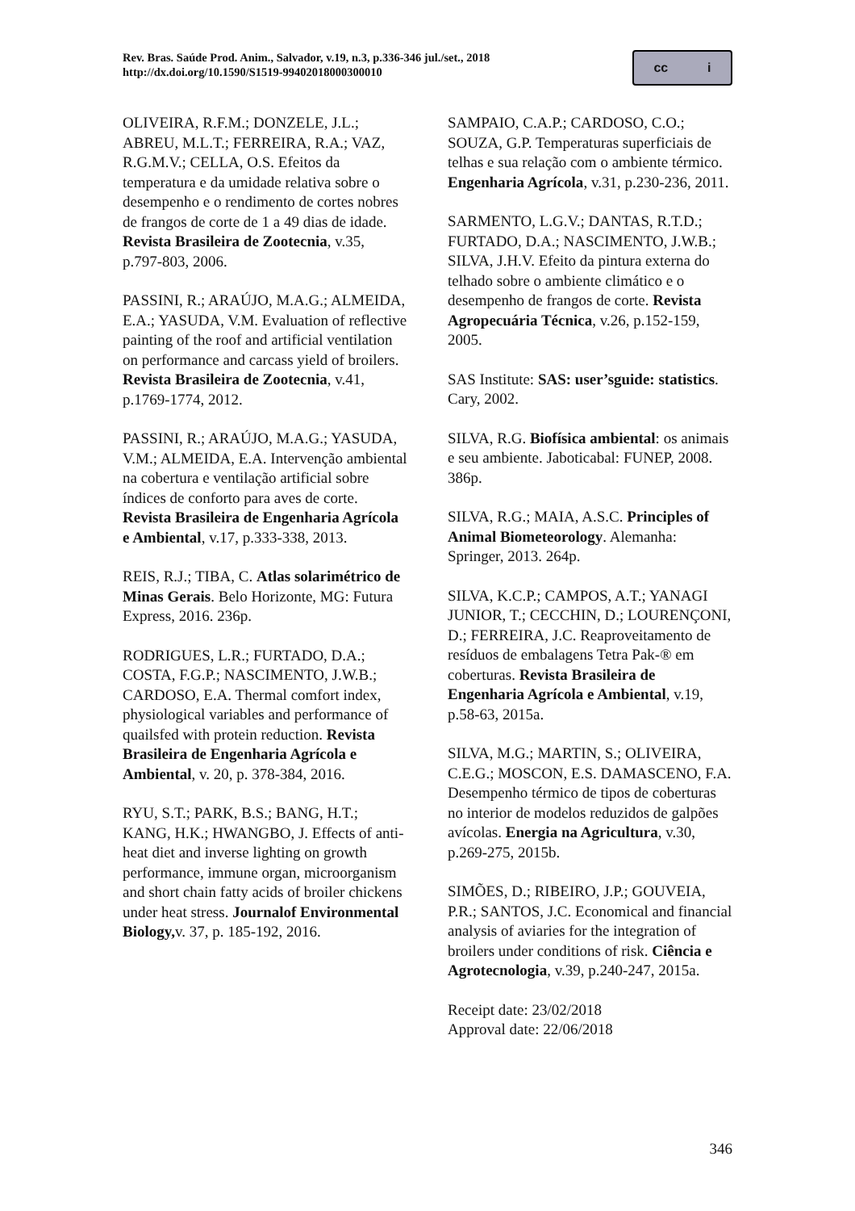Rev. Bras. Saúde Prod. Anim., Salvador, v.19, n.3, p.336-346 jul./set., 2018
http://dx.doi.org/10.1590/S1519-99402018000300010
cc i
OLIVEIRA, R.F.M.; DONZELE, J.L.; ABREU, M.L.T.; FERREIRA, R.A.; VAZ, R.G.M.V.; CELLA, O.S. Efeitos da temperatura e da umidade relativa sobre o desempenho e o rendimento de cortes nobres de frangos de corte de 1 a 49 dias de idade. Revista Brasileira de Zootecnia, v.35, p.797-803, 2006.
PASSINI, R.; ARAÚJO, M.A.G.; ALMEIDA, E.A.; YASUDA, V.M. Evaluation of reflective painting of the roof and artificial ventilation on performance and carcass yield of broilers. Revista Brasileira de Zootecnia, v.41, p.1769-1774, 2012.
PASSINI, R.; ARAÚJO, M.A.G.; YASUDA, V.M.; ALMEIDA, E.A. Intervenção ambiental na cobertura e ventilação artificial sobre índices de conforto para aves de corte. Revista Brasileira de Engenharia Agrícola e Ambiental, v.17, p.333-338, 2013.
REIS, R.J.; TIBA, C. Atlas solarimétrico de Minas Gerais. Belo Horizonte, MG: Futura Express, 2016. 236p.
RODRIGUES, L.R.; FURTADO, D.A.; COSTA, F.G.P.; NASCIMENTO, J.W.B.; CARDOSO, E.A. Thermal comfort index, physiological variables and performance of quailsfed with protein reduction. Revista Brasileira de Engenharia Agrícola e Ambiental, v. 20, p. 378-384, 2016.
RYU, S.T.; PARK, B.S.; BANG, H.T.; KANG, H.K.; HWANGBO, J. Effects of anti-heat diet and inverse lighting on growth performance, immune organ, microorganism and short chain fatty acids of broiler chickens under heat stress. Journalof Environmental Biology, v. 37, p. 185-192, 2016.
SAMPAIO, C.A.P.; CARDOSO, C.O.; SOUZA, G.P. Temperaturas superficiais de telhas e sua relação com o ambiente térmico. Engenharia Agrícola, v.31, p.230-236, 2011.
SARMENTO, L.G.V.; DANTAS, R.T.D.; FURTADO, D.A.; NASCIMENTO, J.W.B.; SILVA, J.H.V. Efeito da pintura externa do telhado sobre o ambiente climático e o desempenho de frangos de corte. Revista Agropecuária Técnica, v.26, p.152-159, 2005.
SAS Institute: SAS: user’sguide: statistics. Cary, 2002.
SILVA, R.G. Biofísica ambiental: os animais e seu ambiente. Jaboticabal: FUNEP, 2008. 386p.
SILVA, R.G.; MAIA, A.S.C. Principles of Animal Biometeorology. Alemanha: Springer, 2013. 264p.
SILVA, K.C.P.; CAMPOS, A.T.; YANAGI JUNIOR, T.; CECCHIN, D.; LOURENÇONI, D.; FERREIRA, J.C. Reaproveitamento de resíduos de embalagens Tetra Pak-® em coberturas. Revista Brasileira de Engenharia Agrícola e Ambiental, v.19, p.58-63, 2015a.
SILVA, M.G.; MARTIN, S.; OLIVEIRA, C.E.G.; MOSCON, E.S. DAMASCENO, F.A. Desempenho térmico de tipos de coberturas no interior de modelos reduzidos de galpões avícolas. Energia na Agricultura, v.30, p.269-275, 2015b.
SIMÕES, D.; RIBEIRO, J.P.; GOUVEIA, P.R.; SANTOS, J.C. Economical and financial analysis of aviaries for the integration of broilers under conditions of risk. Ciência e Agrotecnologia, v.39, p.240-247, 2015a.
Receipt date: 23/02/2018
Approval date: 22/06/2018
346